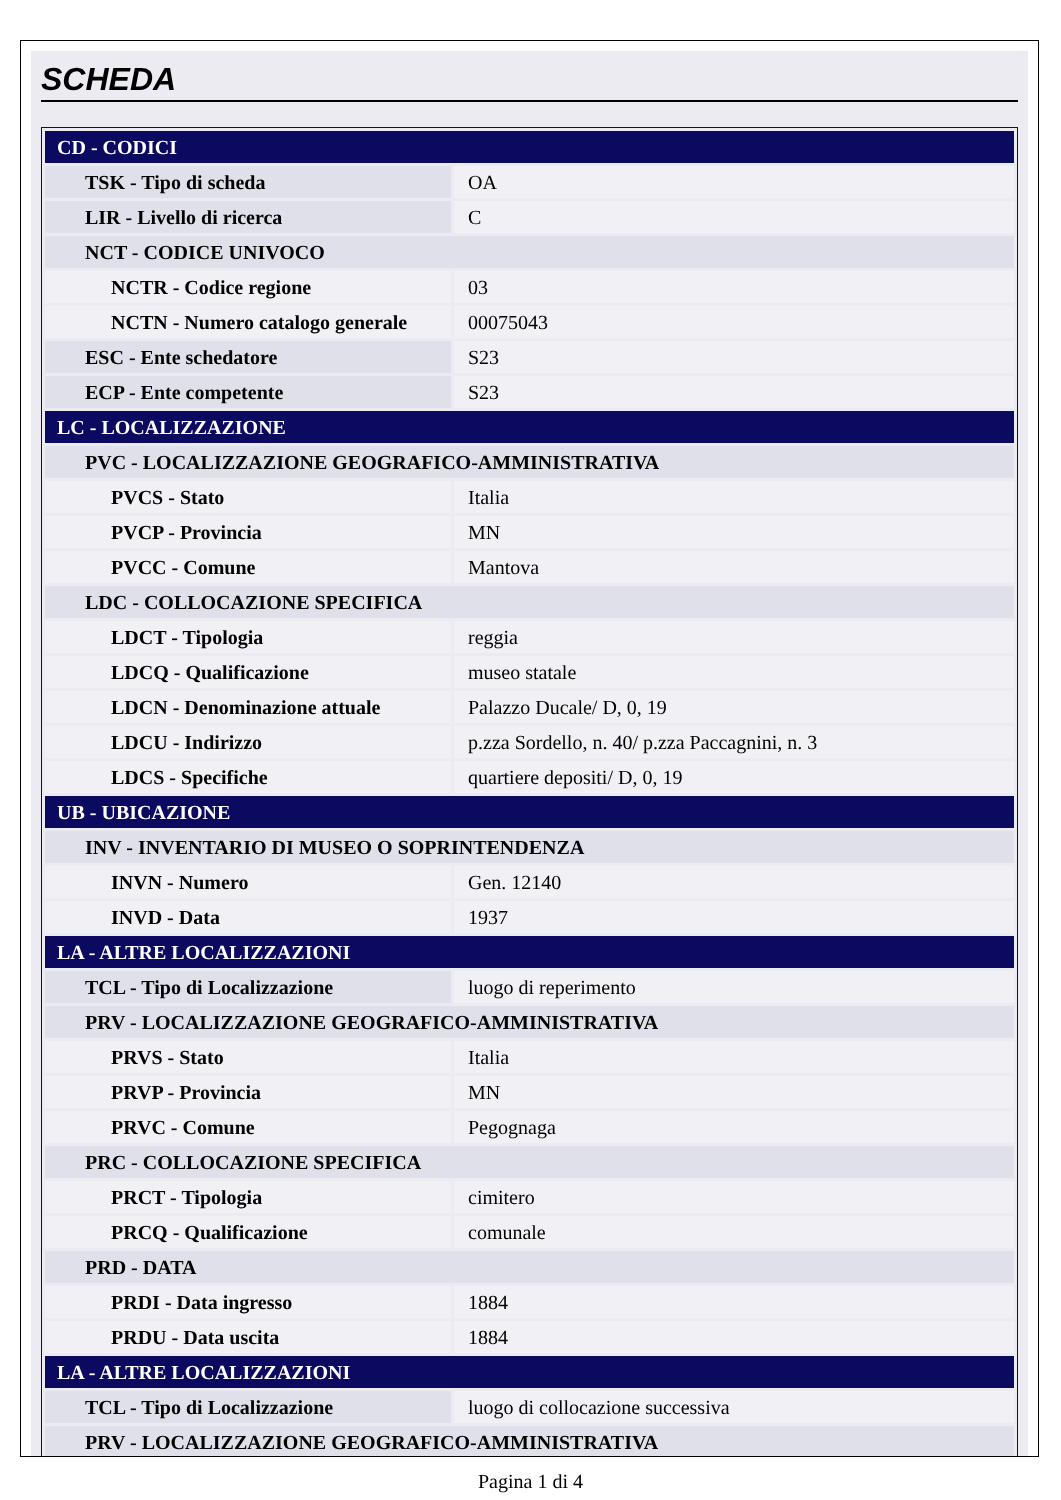SCHEDA
| CD - CODICI | |
| TSK - Tipo di scheda | OA |
| LIR - Livello di ricerca | C |
| NCT - CODICE UNIVOCO | |
| NCTR - Codice regione | 03 |
| NCTN - Numero catalogo generale | 00075043 |
| ESC - Ente schedatore | S23 |
| ECP - Ente competente | S23 |
| LC - LOCALIZZAZIONE | |
| PVC - LOCALIZZAZIONE GEOGRAFICO-AMMINISTRATIVA | |
| PVCS - Stato | Italia |
| PVCP - Provincia | MN |
| PVCC - Comune | Mantova |
| LDC - COLLOCAZIONE SPECIFICA | |
| LDCT - Tipologia | reggia |
| LDCQ - Qualificazione | museo statale |
| LDCN - Denominazione attuale | Palazzo Ducale/ D, 0, 19 |
| LDCU - Indirizzo | p.zza Sordello, n. 40/ p.zza Paccagnini, n. 3 |
| LDCS - Specifiche | quartiere depositi/ D, 0, 19 |
| UB - UBICAZIONE | |
| INV - INVENTARIO DI MUSEO O SOPRINTENDENZA | |
| INVN - Numero | Gen. 12140 |
| INVD - Data | 1937 |
| LA - ALTRE LOCALIZZAZIONI | |
| TCL - Tipo di Localizzazione | luogo di reperimento |
| PRV - LOCALIZZAZIONE GEOGRAFICO-AMMINISTRATIVA | |
| PRVS - Stato | Italia |
| PRVP - Provincia | MN |
| PRVC - Comune | Pegognaga |
| PRC - COLLOCAZIONE SPECIFICA | |
| PRCT - Tipologia | cimitero |
| PRCQ - Qualificazione | comunale |
| PRD - DATA | |
| PRDI - Data ingresso | 1884 |
| PRDU - Data uscita | 1884 |
| LA - ALTRE LOCALIZZAZIONI | |
| TCL - Tipo di Localizzazione | luogo di collocazione successiva |
| PRV - LOCALIZZAZIONE GEOGRAFICO-AMMINISTRATIVA | |
Pagina 1 di 4